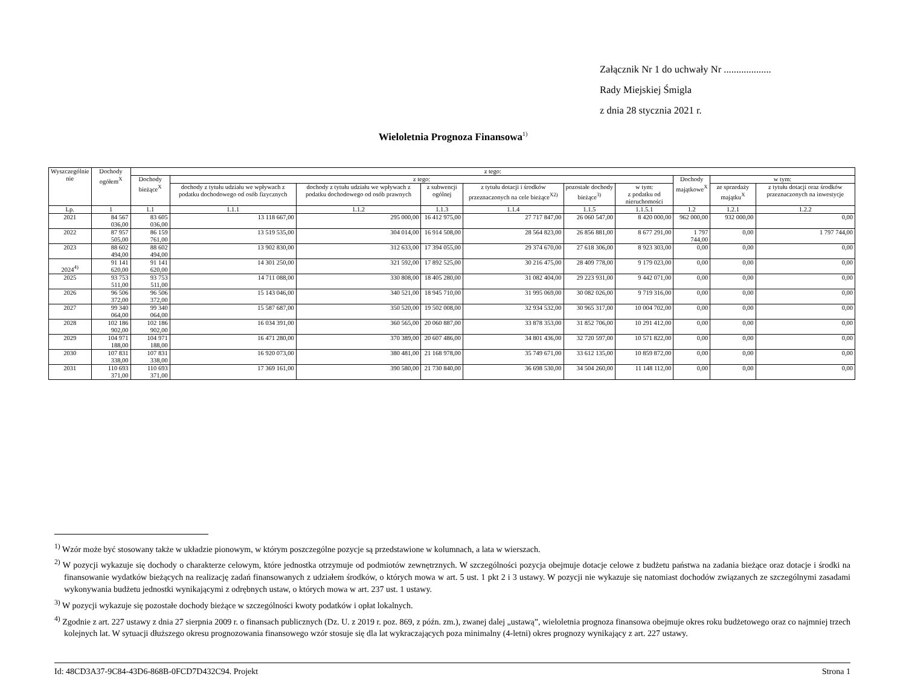Załącznik Nr 1 do uchwały Nr ...................
Rady Miejskiej Śmigla
z dnia 28 stycznia 2021 r.
Wieloletnia Prognoza Finansowa<sup>1)</sup>
| Wyszczególnie nie | Dochody ogółem<sup>X</sup> | z tego: | | | | | | | | | |
| --- | --- | --- | --- | --- | --- | --- | --- | --- | --- | --- | --- |
| | | Dochody bieżące<sup>X</sup> | z tego: | | | | | | Dochody majątkowe<sup>X</sup> | w tym: | |
| | | | dochody z tytułu udziału we wpływach z podatku dochodowego od osób fizycznych | dochody z tytułu udziału we wpływach z podatku dochodowego od osób prawnych | z subwencji ogólnej | z tytułu dotacji i środków przeznaczonych na cele bieżące<sup>X2)</sup> | pozostałe dochody bieżące<sup>3)</sup> | w tym: z podatku od nieruchomości | | ze sprzedaży majątku<sup>X</sup> | z tytułu dotacji oraz środków przeznaczonych na inwestycje |
| Lp. | 1 | 1.1 | 1.1.1 | 1.1.2 | 1.1.3 | 1.1.4 | 1.1.5 | 1.1.5.1 | 1.2 | 1.2.1 | 1.2.2 |
| 2021 | 84 567 036,00 | 83 605 036,00 | 13 118 667,00 | 295 000,00 | 16 412 975,00 | 27 717 847,00 | 26 060 547,00 | 8 420 000,00 | 962 000,00 | 932 000,00 | 0,00 |
| 2022 | 87 957 505,00 | 86 159 761,00 | 13 519 535,00 | 304 014,00 | 16 914 508,00 | 28 564 823,00 | 26 856 881,00 | 8 677 291,00 | 1 797 744,00 | 0,00 | 1 797 744,00 |
| 2023 | 88 602 494,00 | 88 602 494,00 | 13 902 830,00 | 312 633,00 | 17 394 055,00 | 29 374 670,00 | 27 618 306,00 | 8 923 303,00 | 0,00 | 0,00 | 0,00 |
| 2024<sup>4)</sup> | 91 141 620,00 | 91 141 620,00 | 14 301 250,00 | 321 592,00 | 17 892 525,00 | 30 216 475,00 | 28 409 778,00 | 9 179 023,00 | 0,00 | 0,00 | 0,00 |
| 2025 | 93 753 511,00 | 93 753 511,00 | 14 711 088,00 | 330 808,00 | 18 405 280,00 | 31 082 404,00 | 29 223 931,00 | 9 442 071,00 | 0,00 | 0,00 | 0,00 |
| 2026 | 96 506 372,00 | 96 506 372,00 | 15 143 046,00 | 340 521,00 | 18 945 710,00 | 31 995 069,00 | 30 082 026,00 | 9 719 316,00 | 0,00 | 0,00 | 0,00 |
| 2027 | 99 340 064,00 | 99 340 064,00 | 15 587 687,00 | 350 520,00 | 19 502 008,00 | 32 934 532,00 | 30 965 317,00 | 10 004 702,00 | 0,00 | 0,00 | 0,00 |
| 2028 | 102 186 902,00 | 102 186 902,00 | 16 034 391,00 | 360 565,00 | 20 060 887,00 | 33 878 353,00 | 31 852 706,00 | 10 291 412,00 | 0,00 | 0,00 | 0,00 |
| 2029 | 104 971 188,00 | 104 971 188,00 | 16 471 280,00 | 370 389,00 | 20 607 486,00 | 34 801 436,00 | 32 720 597,00 | 10 571 822,00 | 0,00 | 0,00 | 0,00 |
| 2030 | 107 831 338,00 | 107 831 338,00 | 16 920 073,00 | 380 481,00 | 21 168 978,00 | 35 749 671,00 | 33 612 135,00 | 10 859 872,00 | 0,00 | 0,00 | 0,00 |
| 2031 | 110 693 371,00 | 110 693 371,00 | 17 369 161,00 | 390 580,00 | 21 730 840,00 | 36 698 530,00 | 34 504 260,00 | 11 148 112,00 | 0,00 | 0,00 | 0,00 |
<sup>1)</sup> Wzór może być stosowany także w układzie pionowym, w którym poszczególne pozycje są przedstawione w kolumnach, a lata w wierszach.
<sup>2)</sup> W pozycji wykazuje się dochody o charakterze celowym, które jednostka otrzymuje od podmiotów zewnętrznych. W szczególności pozycja obejmuje dotacje celowe z budżetu państwa na zadania bieżące oraz dotacje i środki na finansowanie wydatków bieżących na realizację zadań finansowanych z udziałem środków, o których mowa w art. 5 ust. 1 pkt 2 i 3 ustawy. W pozycji nie wykazuje się natomiast dochodów związanych ze szczególnymi zasadami wykonywania budżetu jednostki wynikającymi z odrębnych ustaw, o których mowa w art. 237 ust. 1 ustawy.
<sup>3)</sup> W pozycji wykazuje się pozostałe dochody bieżące w szczególności kwoty podatków i opłat lokalnych.
<sup>4)</sup> Zgodnie z art. 227 ustawy z dnia 27 sierpnia 2009 r. o finansach publicznych (Dz. U. z 2019 r. poz. 869, z późn. zm.), zwanej dalej „ustawą”, wieloletnia prognoza finansowa obejmuje okres roku budżetowego oraz co najmniej trzech kolejnych lat. W sytuacji dłuższego okresu prognozowania finansowego wzór stosuje się dla lat wykraczających poza minimalny (4-letni) okres prognozy wynikający z art. 227 ustawy.
Id: 48CD3A37-9C84-43D6-868B-0FCD7D432C94. Projekt Strona 1